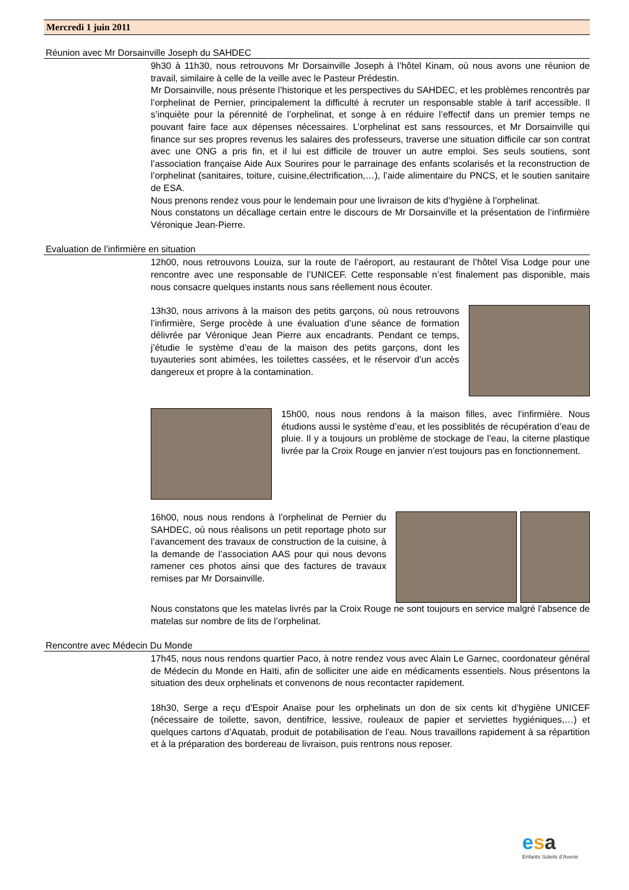Mercredi 1 juin 2011
Réunion avec Mr Dorsainville Joseph du SAHDEC
9h30 à 11h30, nous retrouvons Mr Dorsainville Joseph à l’hôtel Kinam, où nous avons une réunion de travail, similaire à celle de la veille avec le Pasteur Prédestin.
Mr Dorsainville, nous présente l’historique et les perspectives du SAHDEC, et les problèmes rencontrés par l’orphelinat de Pernier, principalement la difficulté à recruter un responsable stable à tarif accessible. Il s’inquiète pour la pérennité de l’orphelinat, et songe à en réduire l’effectif dans un premier temps ne pouvant faire face aux dépenses nécessaires. L’orphelinat est sans ressources, et Mr Dorsainville qui finance sur ses propres revenus les salaires des professeurs, traverse une situation difficile car son contrat avec une ONG a pris fin, et il lui est difficile de trouver un autre emploi. Ses seuls soutiens, sont l’association française Aide Aux Sourires pour le parrainage des enfants scolarisés et la reconstruction de l’orphelinat (sanitaires, toiture, cuisine,électrification,…), l’aide alimentaire du PNCS, et le soutien sanitaire de ESA.
Nous prenons rendez vous pour le lendemain pour une livraison de kits d’hygiène à l’orphelinat.
Nous constatons un décallage certain entre le discours de Mr Dorsainville et la présentation de l’infirmière Véronique Jean-Pierre.
Evaluation de l’infirmière en situation
12h00, nous retrouvons Louiza, sur la route de l’aéroport, au restaurant de l’hôtel Visa Lodge pour une rencontre avec une responsable de l’UNICEF. Cette responsable n’est finalement pas disponible, mais nous consacre quelques instants nous sans réellement nous écouter.
13h30, nous arrivons à la maison des petits garçons, où nous retrouvons l’infirmière, Serge procède à une évaluation d’une séance de formation délivrée par Véronique Jean Pierre aux encadrants. Pendant ce temps, j’étudie le système d’eau de la maison des petits garçons, dont les tuyauteries sont abimées, les toilettes cassées, et le réservoir d’un accès dangereux et propre à la contamination.
15h00, nous nous rendons à la maison filles, avec l’infirmière. Nous étudions aussi le système d’eau, et les possiblités de récupération d’eau de pluie. Il y a toujours un problème de stockage de l’eau, la citerne plastique livrée par la Croix Rouge en janvier n’est toujours pas en fonctionnement.
16h00, nous nous rendons à l’orphelinat de Pernier du SAHDEC, où nous réalisons un petit reportage photo sur l’avancement des travaux de construction de la cuisine, à la demande de l’association AAS pour qui nous devons ramener ces photos ainsi que des factures de travaux remises par Mr Dorsainville.
Nous constatons que les matelas livrés par la Croix Rouge ne sont toujours en service malgré l’absence de matelas sur nombre de lits de l’orphelinat.
Rencontre avec Médecin Du Monde
17h45, nous nous rendons quartier Paco, à notre rendez vous avec Alain Le Garnec, coordonateur général de Médecin du Monde en Haïti, afin de solliciter une aide en médicaments essentiels. Nous présentons la situation des deux orphelinats et convenons de nous recontacter rapidement.
18h30, Serge a reçu d’Espoir Anaïse pour les orphelinats un don de six cents kit d’hygiène UNICEF (nécessaire de toilette, savon, dentifrice, lessive, rouleaux de papier et serviettes hygiéniques,…) et quelques cartons d’Aquatab, produit de potabilisation de l’eau. Nous travaillons rapidement à sa répartition et à la préparation des bordereau de livraison, puis rentrons nous reposer.
esa
Enfants Soleils d’Avenir